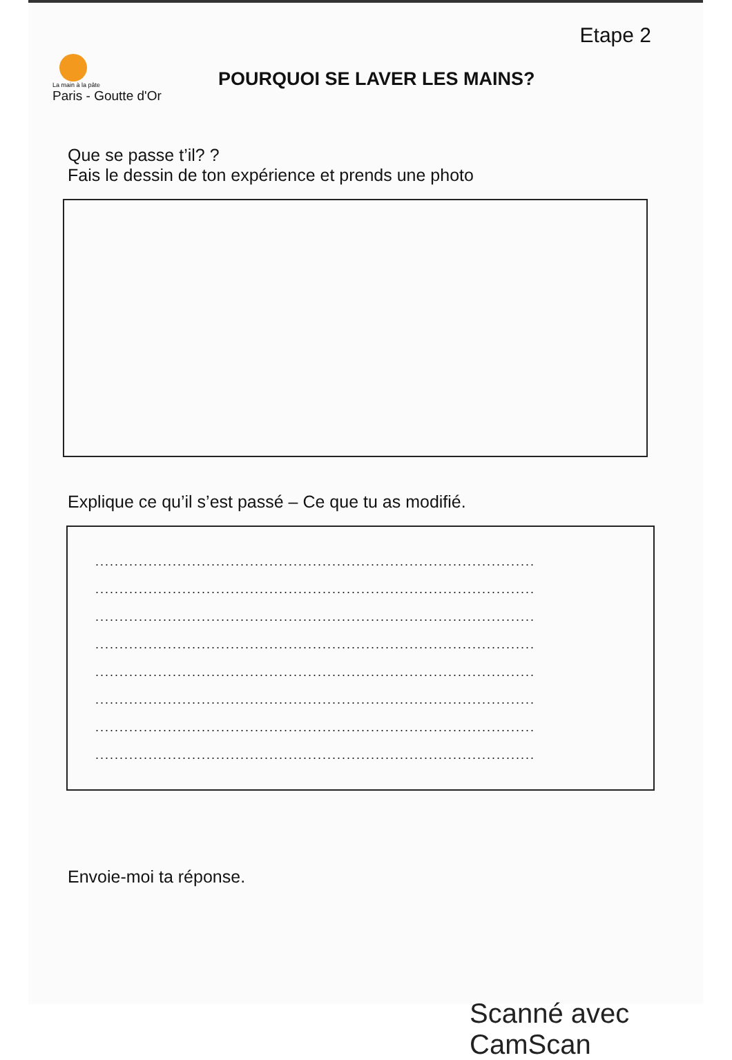Etape 2
La main à la pâte
Paris - Goutte d'Or
POURQUOI SE LAVER LES MAINS?
Que se passe t’il? ?
Fais le dessin de ton expérience et prends une photo
Explique ce qu’il s’est passé – Ce que tu as modifié.
...........................................................................................
...........................................................................................
...........................................................................................
...........................................................................................
...........................................................................................
...........................................................................................
...........................................................................................
...........................................................................................
Envoie-moi ta réponse.
Scanné avec CamScan